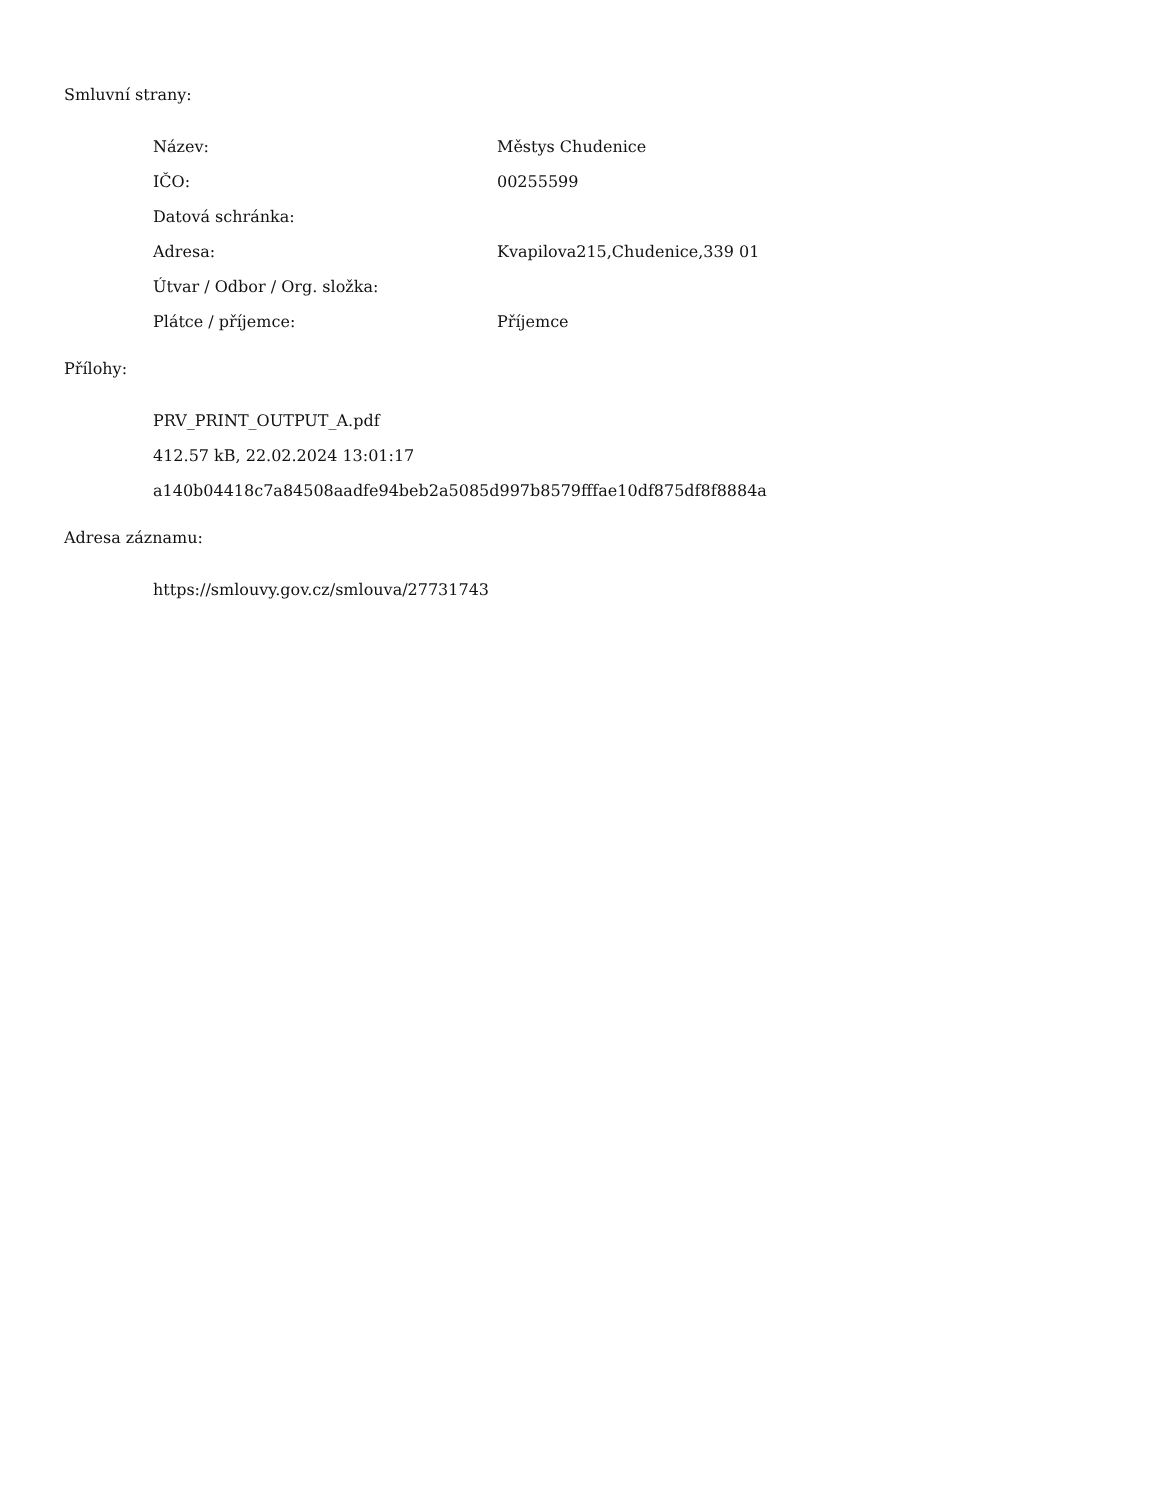Smluvní strany:
| Název: | Městys Chudenice |
| IČO: | 00255599 |
| Datová schránka: | |
| Adresa: | Kvapilova215,Chudenice,339 01 |
| Útvar / Odbor / Org. složka: | |
| Plátce / příjemce: | Příjemce |
Přílohy:
PRV_PRINT_OUTPUT_A.pdf
412.57 kB, 22.02.2024 13:01:17
a140b04418c7a84508aadfe94beb2a5085d997b8579fffae10df875df8f8884a
Adresa záznamu:
https://smlouvy.gov.cz/smlouva/27731743